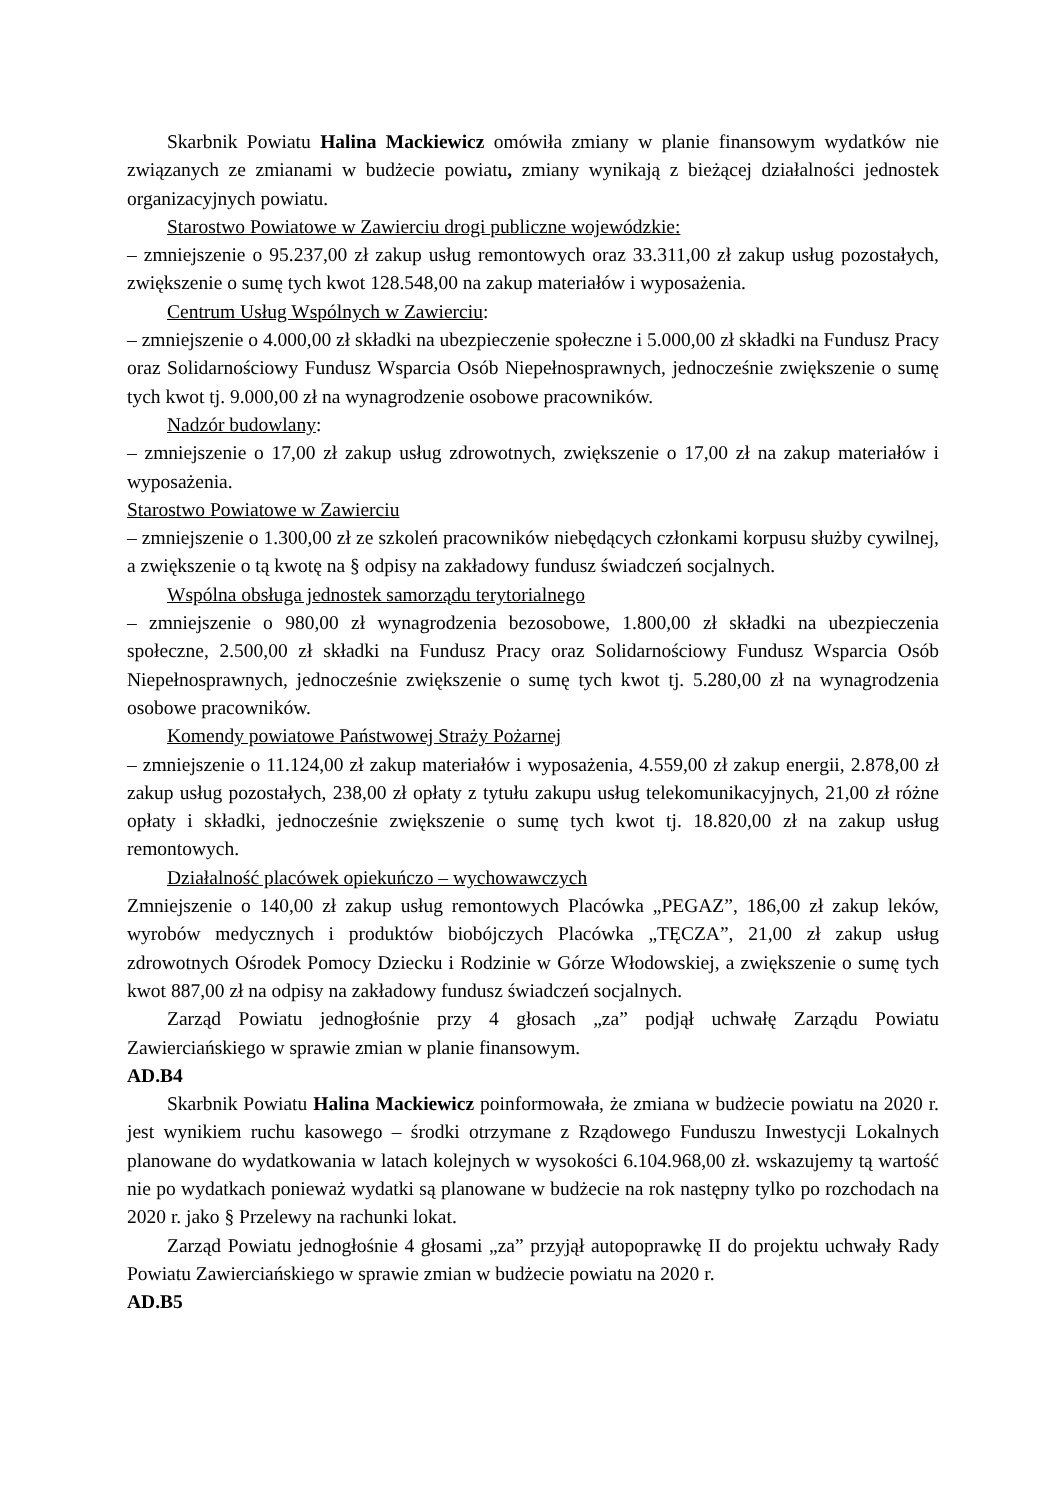Skarbnik Powiatu Halina Mackiewicz omówiła zmiany w planie finansowym wydatków nie związanych ze zmianami w budżecie powiatu, zmiany wynikają z bieżącej działalności jednostek organizacyjnych powiatu.
Starostwo Powiatowe w Zawierciu drogi publiczne wojewódzkie:
– zmniejszenie o 95.237,00 zł zakup usług remontowych oraz 33.311,00 zł zakup usług pozostałych, zwiększenie o sumę tych kwot 128.548,00 na zakup materiałów i wyposażenia.
Centrum Usług Wspólnych w Zawierciu:
– zmniejszenie o 4.000,00 zł składki na ubezpieczenie społeczne i 5.000,00 zł składki na Fundusz Pracy oraz Solidarnościowy Fundusz Wsparcia Osób Niepełnosprawnych, jednocześnie zwiększenie o sumę tych kwot tj. 9.000,00 zł na wynagrodzenie osobowe pracowników.
Nadzór budowlany:
– zmniejszenie o 17,00 zł zakup usług zdrowotnych, zwiększenie o 17,00 zł na zakup materiałów i wyposażenia.
Starostwo Powiatowe w Zawierciu
– zmniejszenie o 1.300,00 zł ze szkoleń pracowników niebędących członkami korpusu służby cywilnej, a zwiększenie o tą kwotę na § odpisy na zakładowy fundusz świadczeń socjalnych.
Wspólna obsługa jednostek samorządu terytorialnego
– zmniejszenie o 980,00 zł wynagrodzenia bezosobowe, 1.800,00 zł składki na ubezpieczenia społeczne, 2.500,00 zł składki na Fundusz Pracy oraz Solidarnościowy Fundusz Wsparcia Osób Niepełnosprawnych, jednocześnie zwiększenie o sumę tych kwot tj. 5.280,00 zł na wynagrodzenia osobowe pracowników.
Komendy powiatowe Państwowej Straży Pożarnej
– zmniejszenie o 11.124,00 zł zakup materiałów i wyposażenia, 4.559,00 zł zakup energii, 2.878,00 zł zakup usług pozostałych, 238,00 zł opłaty z tytułu zakupu usług telekomunikacyjnych, 21,00 zł różne opłaty i składki, jednocześnie zwiększenie o sumę tych kwot tj. 18.820,00 zł na zakup usług remontowych.
Działalność placówek opiekuńczo – wychowawczych
Zmniejszenie o 140,00 zł zakup usług remontowych Placówka „PEGAZ”, 186,00 zł zakup leków, wyrobów medycznych i produktów biobójczych Placówka „TĘCZA”, 21,00 zł zakup usług zdrowotnych Ośrodek Pomocy Dziecku i Rodzinie w Górze Włodowskiej, a zwiększenie o sumę tych kwot 887,00 zł na odpisy na zakładowy fundusz świadczeń socjalnych.
Zarząd Powiatu jednogłośnie przy 4 głosach „za” podjął uchwałę Zarządu Powiatu Zawierciańskiego w sprawie zmian w planie finansowym.
AD.B4
Skarbnik Powiatu Halina Mackiewicz poinformowała, że zmiana w budżecie powiatu na 2020 r. jest wynikiem ruchu kasowego – środki otrzymane z Rządowego Funduszu Inwestycji Lokalnych planowane do wydatkowania w latach kolejnych w wysokości 6.104.968,00 zł. wskazujemy tą wartość nie po wydatkach ponieważ wydatki są planowane w budżecie na rok następny tylko po rozchodach na 2020 r. jako § Przelewy na rachunki lokat.
Zarząd Powiatu jednogłośnie 4 głosami „za” przyjął autopoprawkę II do projektu uchwały Rady Powiatu Zawierciańskiego w sprawie zmian w budżecie powiatu na 2020 r.
AD.B5